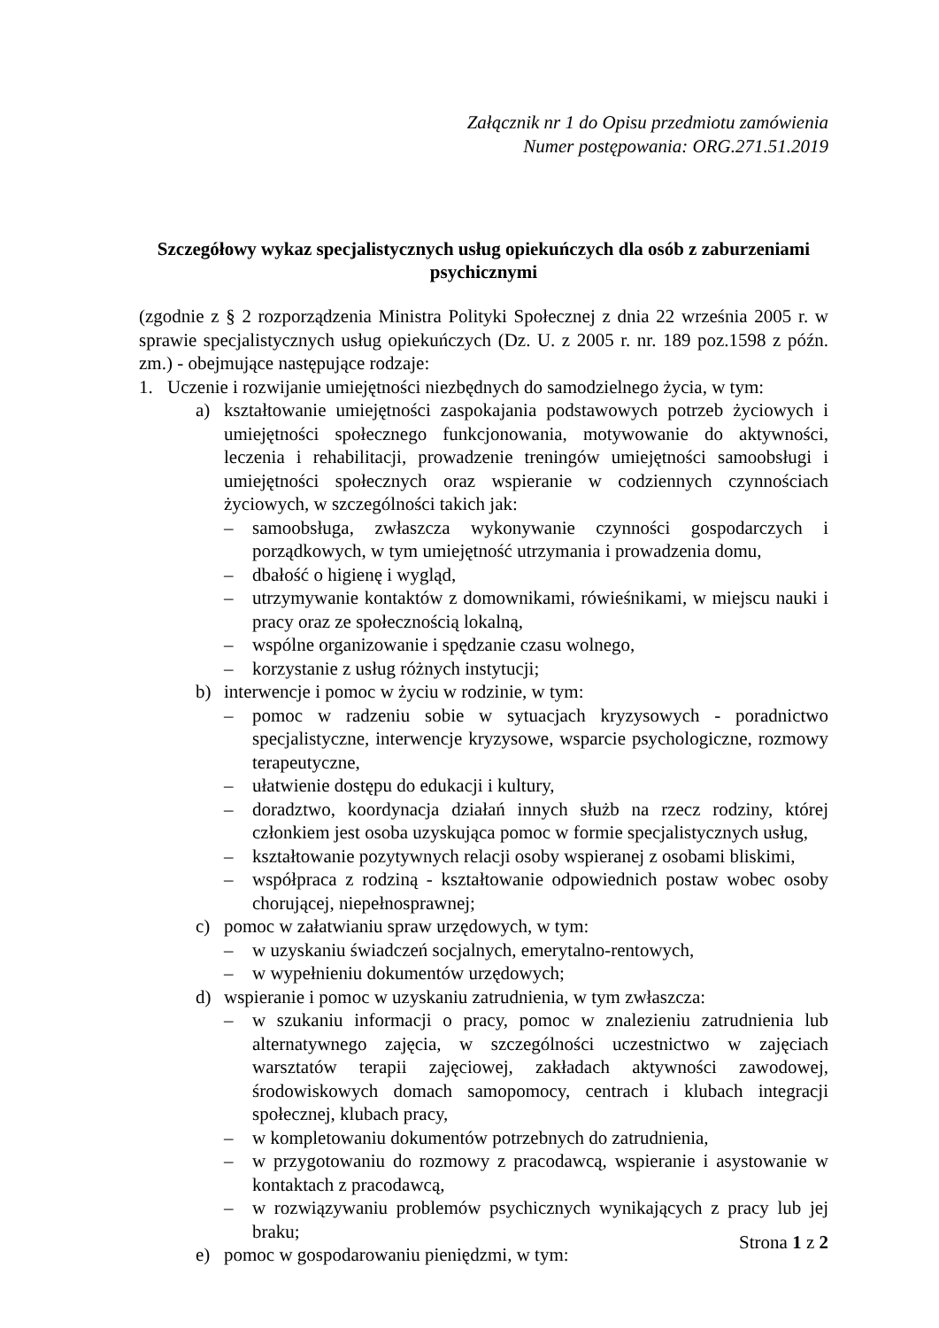Załącznik nr 1 do Opisu przedmiotu zamówienia
Numer postępowania: ORG.271.51.2019
Szczegółowy wykaz specjalistycznych usług opiekuńczych dla osób z zaburzeniami psychicznymi
(zgodnie z § 2 rozporządzenia Ministra Polityki Społecznej z dnia 22 września 2005 r. w sprawie specjalistycznych usług opiekuńczych (Dz. U. z 2005 r. nr. 189 poz.1598 z późn. zm.) - obejmujące następujące rodzaje:
1. Uczenie i rozwijanie umiejętności niezbędnych do samodzielnego życia, w tym:
a) kształtowanie umiejętności zaspokajania podstawowych potrzeb życiowych i umiejętności społecznego funkcjonowania, motywowanie do aktywności, leczenia i rehabilitacji, prowadzenie treningów umiejętności samoobsługi i umiejętności społecznych oraz wspieranie w codziennych czynnościach życiowych, w szczególności takich jak:
– samoobsługa, zwłaszcza wykonywanie czynności gospodarczych i porządkowych, w tym umiejętność utrzymania i prowadzenia domu,
– dbałość o higienę i wygląd,
– utrzymywanie kontaktów z domownikami, rówieśnikami, w miejscu nauki i pracy oraz ze społecznością lokalną,
– wspólne organizowanie i spędzanie czasu wolnego,
– korzystanie z usług różnych instytucji;
b) interwencje i pomoc w życiu w rodzinie, w tym:
– pomoc w radzeniu sobie w sytuacjach kryzysowych - poradnictwo specjalistyczne, interwencje kryzysowe, wsparcie psychologiczne, rozmowy terapeutyczne,
– ułatwienie dostępu do edukacji i kultury,
– doradztwo, koordynacja działań innych służb na rzecz rodziny, której członkiem jest osoba uzyskująca pomoc w formie specjalistycznych usług,
– kształtowanie pozytywnych relacji osoby wspieranej z osobami bliskimi,
– współpraca z rodziną - kształtowanie odpowiednich postaw wobec osoby chorującej, niepełnosprawnej;
c) pomoc w załatwianiu spraw urzędowych, w tym:
– w uzyskaniu świadczeń socjalnych, emerytalno-rentowych,
– w wypełnieniu dokumentów urzędowych;
d) wspieranie i pomoc w uzyskaniu zatrudnienia, w tym zwłaszcza:
– w szukaniu informacji o pracy, pomoc w znalezieniu zatrudnienia lub alternatywnego zajęcia, w szczególności uczestnictwo w zajęciach warsztatów terapii zajęciowej, zakładach aktywności zawodowej, środowiskowych domach samopomocy, centrach i klubach integracji społecznej, klubach pracy,
– w kompletowaniu dokumentów potrzebnych do zatrudnienia,
– w przygotowaniu do rozmowy z pracodawcą, wspieranie i asystowanie w kontaktach z pracodawcą,
– w rozwiązywaniu problemów psychicznych wynikających z pracy lub jej braku;
e) pomoc w gospodarowaniu pieniędzmi, w tym:
Strona 1 z 2